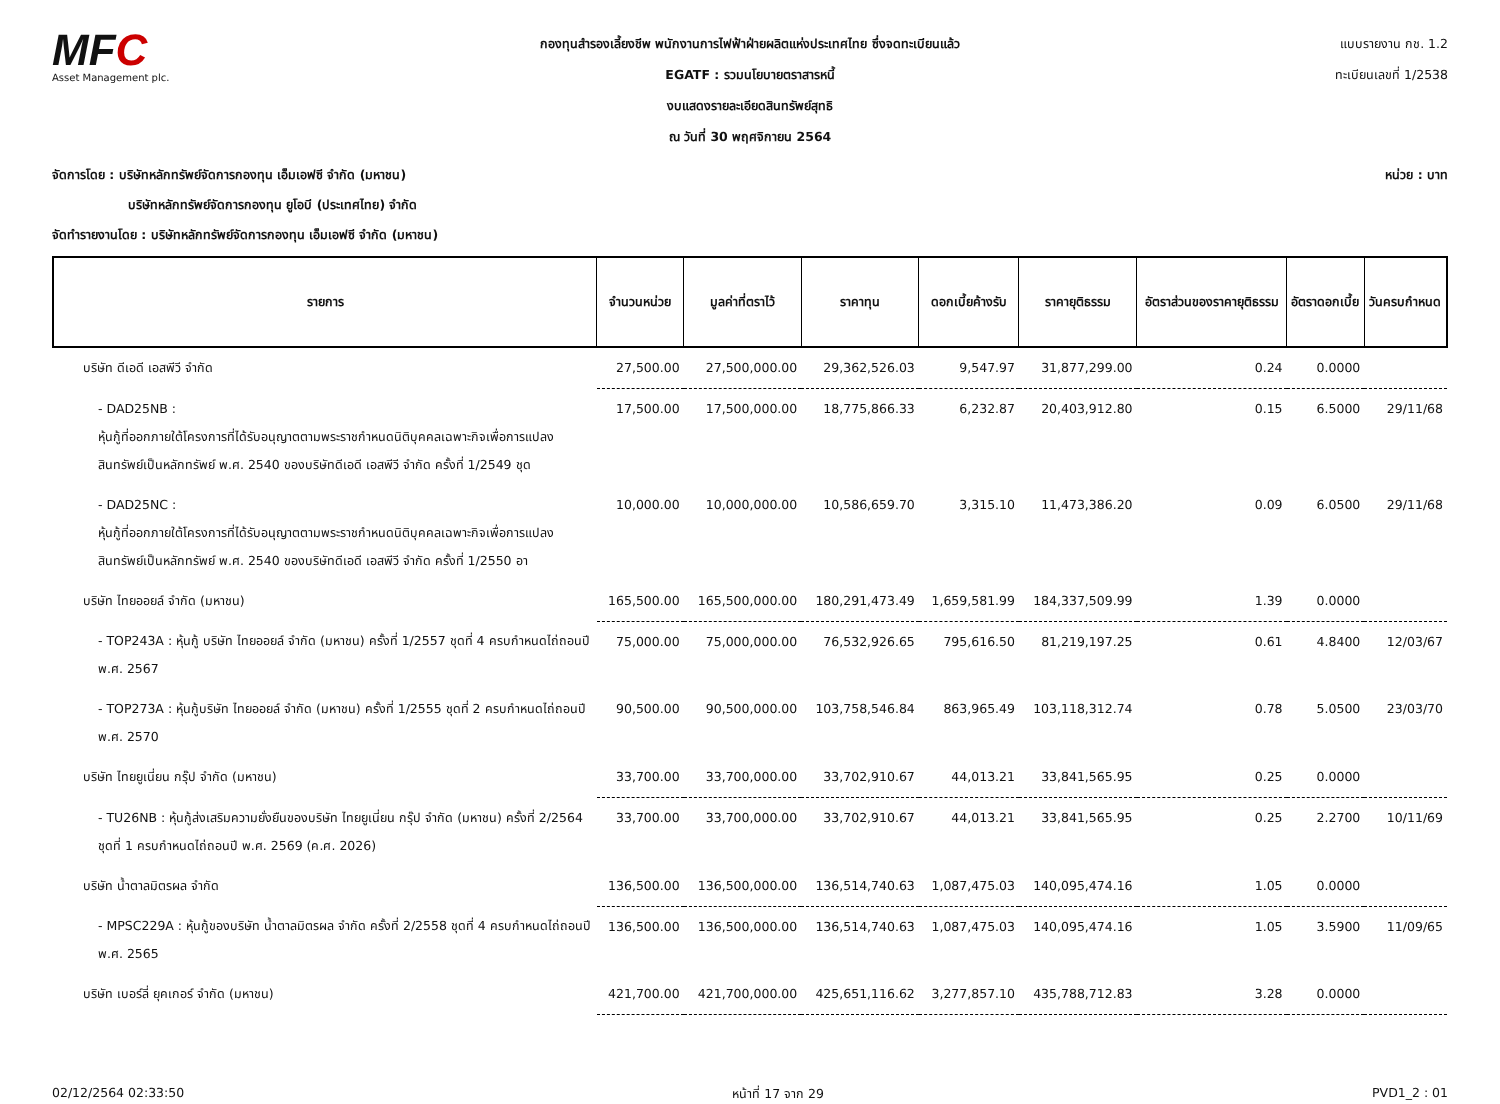MFC
Asset Management plc.
กองทุนสำรองเลี้ยงชีพ พนักงานการไฟฟ้าฝ่ายผลิตแห่งประเทศไทย ซึ่งจดทะเบียนแล้ว
EGATF : รวมนโยบายตราสารหนี้
งบแสดงรายละเอียดสินทรัพย์สุทธิ
ณ วันที่ 30 พฤศจิกายน 2564
แบบรายงาน กช. 1.2
ทะเบียนเลขที่ 1/2538
จัดการโดย : บริษัทหลักทรัพย์จัดการกองทุน เอ็มเอฟซี จำกัด (มหาชน)
บริษัทหลักทรัพย์จัดการกองทุน ยูโอบี (ประเทศไทย) จำกัด
จัดทำรายงานโดย : บริษัทหลักทรัพย์จัดการกองทุน เอ็มเอฟซี จำกัด (มหาชน)
หน่วย : บาท
| รายการ | จำนวนหน่วย | มูลค่าที่ตราไว้ | ราคาทุน | ดอกเบี้ยค้างรับ | ราคายุติธรรม | อัตราส่วนของราคายุติธรรม | อัตราดอกเบี้ย | วันครบกำหนด |
| --- | --- | --- | --- | --- | --- | --- | --- | --- |
| บริษัท ดีเอดี เอสพีวี จำกัด | 27,500.00 | 27,500,000.00 | 29,362,526.03 | 9,547.97 | 31,877,299.00 | 0.24 | 0.0000 | |
| - DAD25NB : หุ้นกู้ที่ออกภายใต้โครงการที่ได้รับอนุญาตตามพระราชกำหนดนิติบุคคลเฉพาะกิจเพื่อการแปลงสินทรัพย์เป็นหลักทรัพย์ พ.ศ. 2540 ของบริษัทดีเอดี เอสพีวี จำกัด ครั้งที่ 1/2549 ชุด | 17,500.00 | 17,500,000.00 | 18,775,866.33 | 6,232.87 | 20,403,912.80 | 0.15 | 6.5000 | 29/11/68 |
| - DAD25NC : หุ้นกู้ที่ออกภายใต้โครงการที่ได้รับอนุญาตตามพระราชกำหนดนิติบุคคลเฉพาะกิจเพื่อการแปลงสินทรัพย์เป็นหลักทรัพย์ พ.ศ. 2540 ของบริษัทดีเอดี เอสพีวี จำกัด ครั้งที่ 1/2550 อา | 10,000.00 | 10,000,000.00 | 10,586,659.70 | 3,315.10 | 11,473,386.20 | 0.09 | 6.0500 | 29/11/68 |
| บริษัท ไทยออยล์ จำกัด (มหาชน) | 165,500.00 | 165,500,000.00 | 180,291,473.49 | 1,659,581.99 | 184,337,509.99 | 1.39 | 0.0000 | |
| - TOP243A : หุ้นกู้ บริษัท ไทยออยล์ จำกัด (มหาชน) ครั้งที่ 1/2557 ชุดที่ 4 ครบกำหนดไถ่ถอนปี พ.ศ. 2567 | 75,000.00 | 75,000,000.00 | 76,532,926.65 | 795,616.50 | 81,219,197.25 | 0.61 | 4.8400 | 12/03/67 |
| - TOP273A : หุ้นกู้บริษัท ไทยออยล์ จำกัด (มหาชน) ครั้งที่ 1/2555 ชุดที่ 2 ครบกำหนดไถ่ถอนปี พ.ศ. 2570 | 90,500.00 | 90,500,000.00 | 103,758,546.84 | 863,965.49 | 103,118,312.74 | 0.78 | 5.0500 | 23/03/70 |
| บริษัท ไทยยูเนี่ยน กรุ๊ป จำกัด (มหาชน) | 33,700.00 | 33,700,000.00 | 33,702,910.67 | 44,013.21 | 33,841,565.95 | 0.25 | 0.0000 | |
| - TU26NB : หุ้นกู้ส่งเสริมความยั่งยืนของบริษัท ไทยยูเนี่ยน กรุ๊ป จำกัด (มหาชน) ครั้งที่ 2/2564 ชุดที่ 1 ครบกำหนดไถ่ถอนปี พ.ศ. 2569 (ค.ศ. 2026) | 33,700.00 | 33,700,000.00 | 33,702,910.67 | 44,013.21 | 33,841,565.95 | 0.25 | 2.2700 | 10/11/69 |
| บริษัท น้ำตาลมิตรผล จำกัด | 136,500.00 | 136,500,000.00 | 136,514,740.63 | 1,087,475.03 | 140,095,474.16 | 1.05 | 0.0000 | |
| - MPSC229A : หุ้นกู้ของบริษัท น้ำตาลมิตรผล จำกัด ครั้งที่ 2/2558 ชุดที่ 4 ครบกำหนดไถ่ถอนปี พ.ศ. 2565 | 136,500.00 | 136,500,000.00 | 136,514,740.63 | 1,087,475.03 | 140,095,474.16 | 1.05 | 3.5900 | 11/09/65 |
| บริษัท เบอร์ลี่ ยุคเกอร์ จำกัด (มหาชน) | 421,700.00 | 421,700,000.00 | 425,651,116.62 | 3,277,857.10 | 435,788,712.83 | 3.28 | 0.0000 | |
02/12/2564 02:33:50 หน้าที่ 17 จาก 29 PVD1_2 : 01